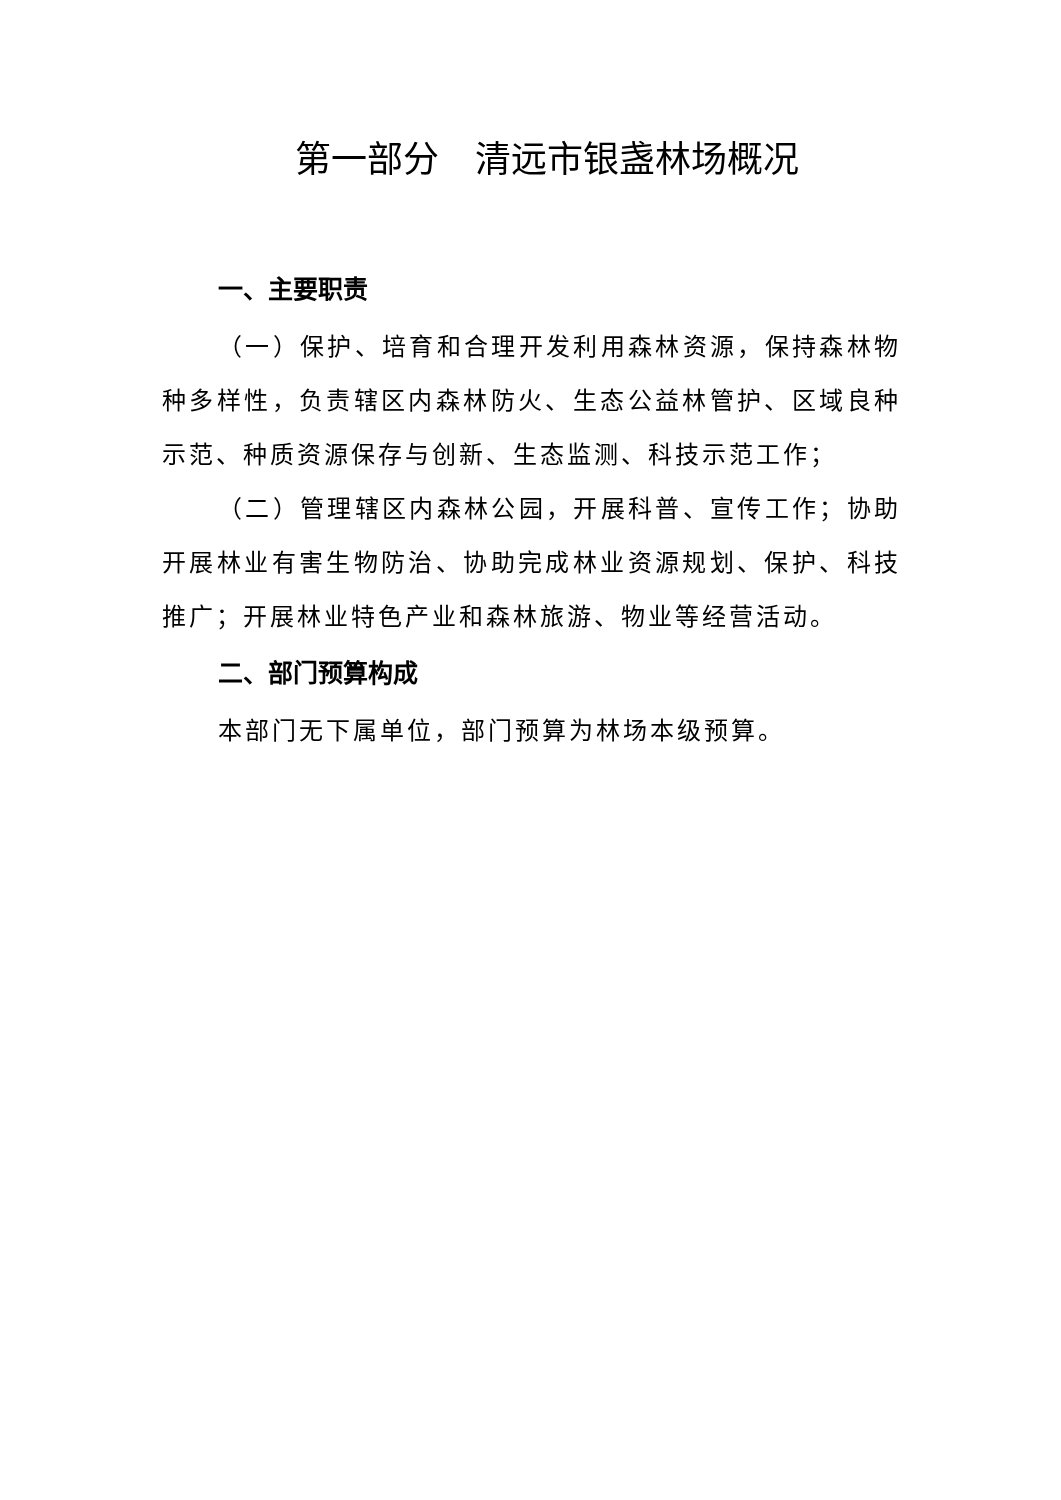第一部分　清远市银盏林场概况
一、主要职责
（一）保护、培育和合理开发利用森林资源，保持森林物种多样性，负责辖区内森林防火、生态公益林管护、区域良种示范、种质资源保存与创新、生态监测、科技示范工作；
（二）管理辖区内森林公园，开展科普、宣传工作；协助开展林业有害生物防治、协助完成林业资源规划、保护、科技推广；开展林业特色产业和森林旅游、物业等经营活动。
二、部门预算构成
本部门无下属单位，部门预算为林场本级预算。